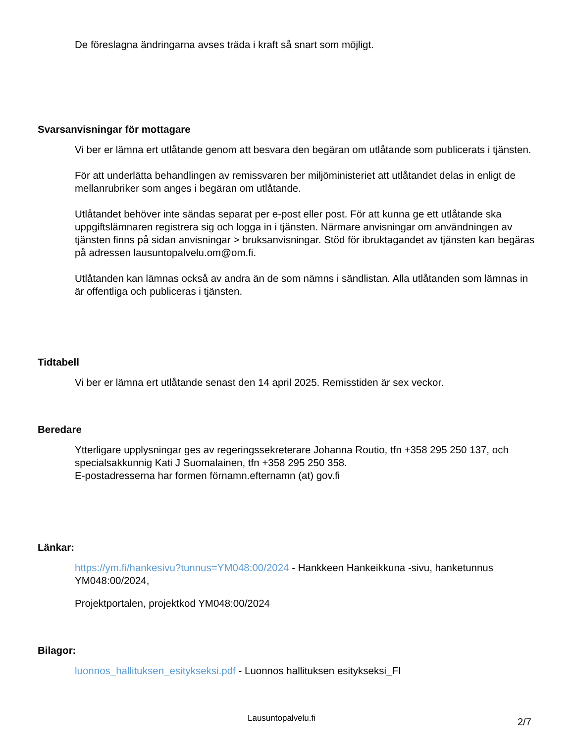De föreslagna ändringarna avses träda i kraft så snart som möjligt.
Svarsanvisningar för mottagare
Vi ber er lämna ert utlåtande genom att besvara den begäran om utlåtande som publicerats i tjänsten.
För att underlätta behandlingen av remissvaren ber miljöministeriet att utlåtandet delas in enligt de mellanrubriker som anges i begäran om utlåtande.
Utlåtandet behöver inte sändas separat per e-post eller post. För att kunna ge ett utlåtande ska uppgiftslämnaren registrera sig och logga in i tjänsten. Närmare anvisningar om användningen av tjänsten finns på sidan anvisningar > bruksanvisningar. Stöd för ibruktagandet av tjänsten kan begäras på adressen lausuntopalvelu.om@om.fi.
Utlåtanden kan lämnas också av andra än de som nämns i sändlistan. Alla utlåtanden som lämnas in är offentliga och publiceras i tjänsten.
Tidtabell
Vi ber er lämna ert utlåtande senast den 14 april 2025. Remisstiden är sex veckor.
Beredare
Ytterligare upplysningar ges av regeringssekreterare Johanna Routio, tfn +358 295 250 137, och specialsakkunnig Kati J Suomalainen, tfn +358 295 250 358.
E-postadresserna har formen förnamn.efternamn (at) gov.fi
Länkar:
https://ym.fi/hankesivu?tunnus=YM048:00/2024 - Hankkeen Hankeikkuna -sivu, hanketunnus YM048:00/2024,
Projektportalen, projektkod YM048:00/2024
Bilagor:
luonnos_hallituksen_esitykseksi.pdf - Luonnos hallituksen esitykseksi_FI
Lausuntopalvelu.fi 2/7